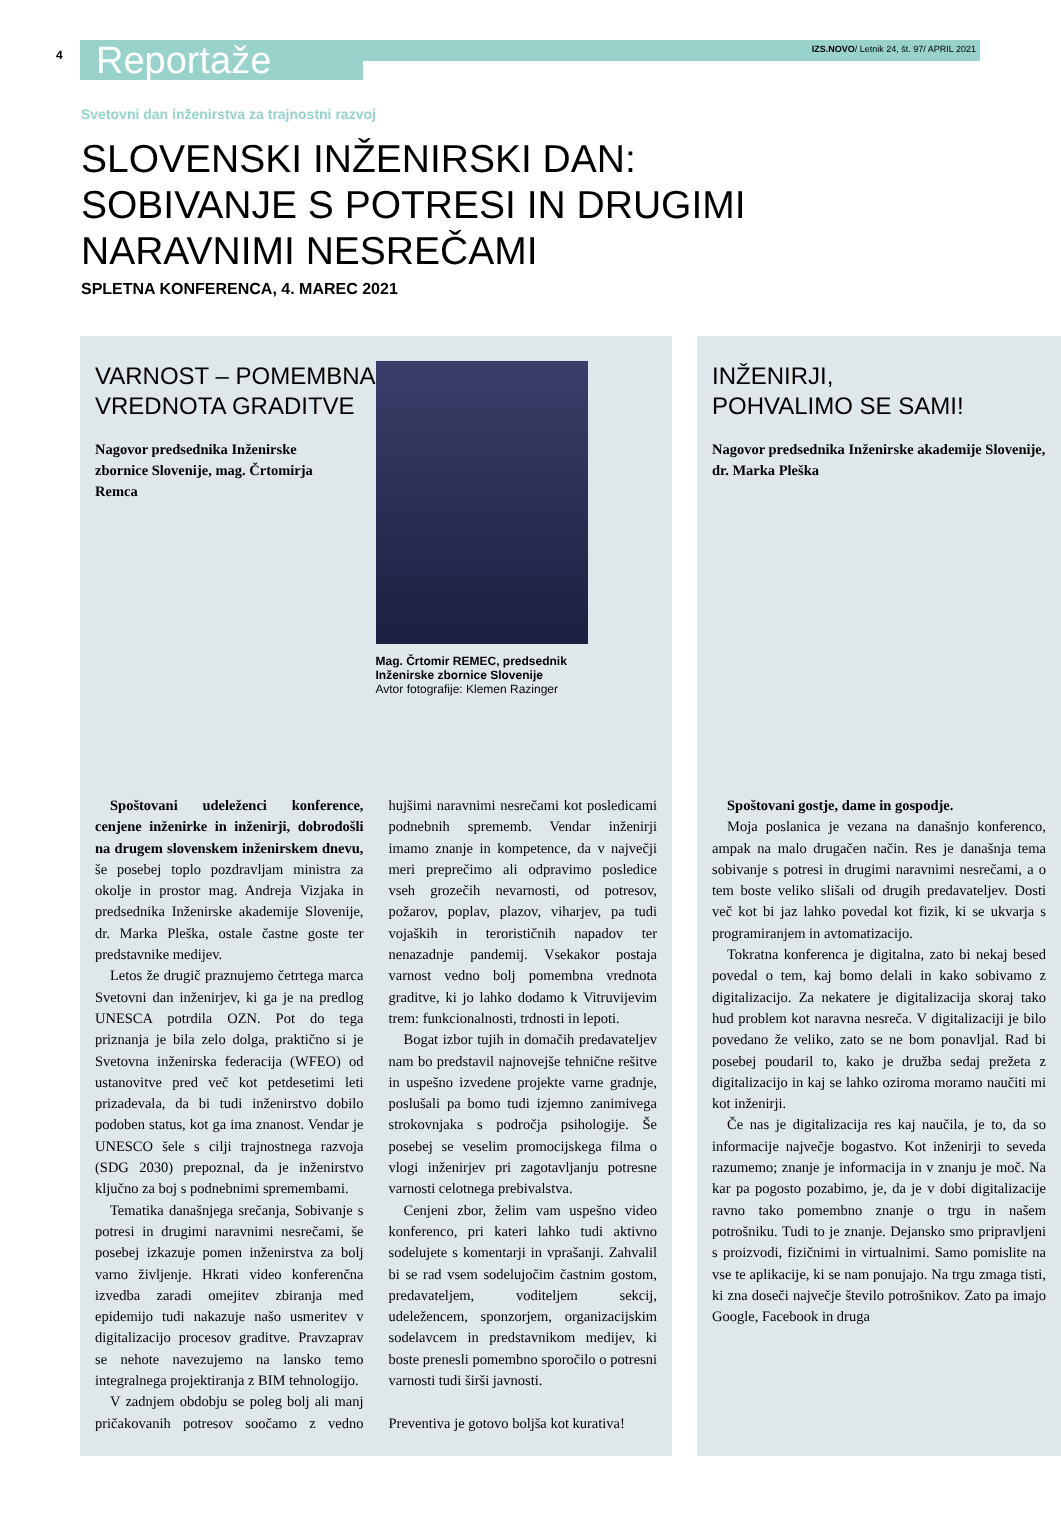4
Reportaže
IZS.NOVO/ Letnik 24, št. 97/ APRIL 2021
Svetovni dan inženirstva za trajnostni razvoj
SLOVENSKI INŽENIRSKI DAN:
SOBIVANJE S POTRESI IN DRUGIMI
NARAVNIMI NESREČAMI
SPLETNA KONFERENCA, 4. MAREC 2021
VARNOST – POMEMBNA
VREDNOTA GRADITVE
Nagovor predsednika Inženirske
zbornice Slovenije, mag. Črtomirja
Remca
Mag. Črtomir REMEC, predsednik Inženirske zbornice Slovenije
Avtor fotografije: Klemen Razinger
Spoštovani udeleženci konference, cenjene inženirke in inženirji, dobrodošli na drugem slovenskem inženirskem dnevu, še posebej toplo pozdravljam ministra za okolje in prostor mag. Andreja Vizjaka in predsednika Inženirske akademije Slovenije, dr. Marka Pleška, ostale častne goste ter predstavnike medijev.
Letos že drugič praznujemo četrtega marca Svetovni dan inženirjev, ki ga je na predlog UNESCA potrdila OZN. Pot do tega priznanja je bila zelo dolga, praktično si je Svetovna inženirska federacija (WFEO) od ustanovitve pred več kot petdesetimi leti prizadevala, da bi tudi inženirstvo dobilo podoben status, kot ga ima znanost. Vendar je UNESCO šele s cilji trajnostnega razvoja (SDG 2030) prepoznal, da je inženirstvo ključno za boj s podnebnimi spremembami.
Tematika današnjega srečanja, Sobivanje s potresi in drugimi naravnimi nesrečami, še posebej izkazuje pomen inženirstva za bolj varno življenje. Hkrati video konferenčna izvedba zaradi omejitev zbiranja med epidemijo tudi nakazuje našo usmeritev v digitalizacijo procesov graditve. Pravzaprav se nehote navezujemo na lansko temo integralnega projektiranja z BIM tehnologijo.
V zadnjem obdobju se poleg bolj ali manj pričakovanih potresov soočamo z vedno hujšimi naravnimi nesrečami kot posledicami podnebnih sprememb. Vendar inženirji imamo znanje in kompetence, da v največji meri preprečimo ali odpravimo posledice vseh grozečih nevarnosti, od potresov, požarov, poplav, plazov, viharjev, pa tudi vojaških in terorističnih napadov ter nenazadnje pandemij. Vsekakor postaja varnost vedno bolj pomembna vrednota graditve, ki jo lahko dodamo k Vitruvijevim trem: funkcionalnosti, trdnosti in lepoti.
Bogat izbor tujih in domačih predavateljev nam bo predstavil najnovejše tehnične rešitve in uspešno izvedene projekte varne gradnje, poslušali pa bomo tudi izjemno zanimivega strokovnjaka s področja psihologije. Še posebej se veselim promocijskega filma o vlogi inženirjev pri zagotavljanju potresne varnosti celotnega prebivalstva.
Cenjeni zbor, želim vam uspešno video konferenco, pri kateri lahko tudi aktivno sodelujete s komentarji in vprašanji. Zahvalil bi se rad vsem sodelujočim častnim gostom, predavateljem, voditeljem sekcij, udeležencem, sponzorjem, organizacijskim sodelavcem in predstavnikom medijev, ki boste prenesli pomembno sporočilo o potresni varnosti tudi širši javnosti.
Preventiva je gotovo boljša kot kurativa!
INŽENIRJI,
POHVALIMO SE SAMI!
Nagovor predsednika Inženirske akademije Slovenije, dr. Marka Pleška
Spoštovani gostje, dame in gospodje.
Moja poslanica je vezana na današnjo konferenco, ampak na malo drugačen način. Res je današnja tema sobivanje s potresi in drugimi naravnimi nesrečami, a o tem boste veliko slišali od drugih predavateljev. Dosti več kot bi jaz lahko povedal kot fizik, ki se ukvarja s programiranjem in avtomatizacijo.
Tokratna konferenca je digitalna, zato bi nekaj besed povedal o tem, kaj bomo delali in kako sobivamo z digitalizacijo. Za nekatere je digitalizacija skoraj tako hud problem kot naravna nesreča. V digitalizaciji je bilo povedano že veliko, zato se ne bom ponavljal. Rad bi posebej poudaril to, kako je družba sedaj prežeta z digitalizacijo in kaj se lahko oziroma moramo naučiti mi kot inženirji.
Če nas je digitalizacija res kaj naučila, je to, da so informacije največje bogastvo. Kot inženirji to seveda razumemo; znanje je informacija in v znanju je moč. Na kar pa pogosto pozabimo, je, da je v dobi digitalizacije ravno tako pomembno znanje o trgu in našem potrošniku. Tudi to je znanje. Dejansko smo pripravljeni s proizvodi, fizičnimi in virtualnimi. Samo pomislite na vse te aplikacije, ki se nam ponujajo. Na trgu zmaga tisti, ki zna doseči največje število potrošnikov. Zato pa imajo Google, Facebook in druga